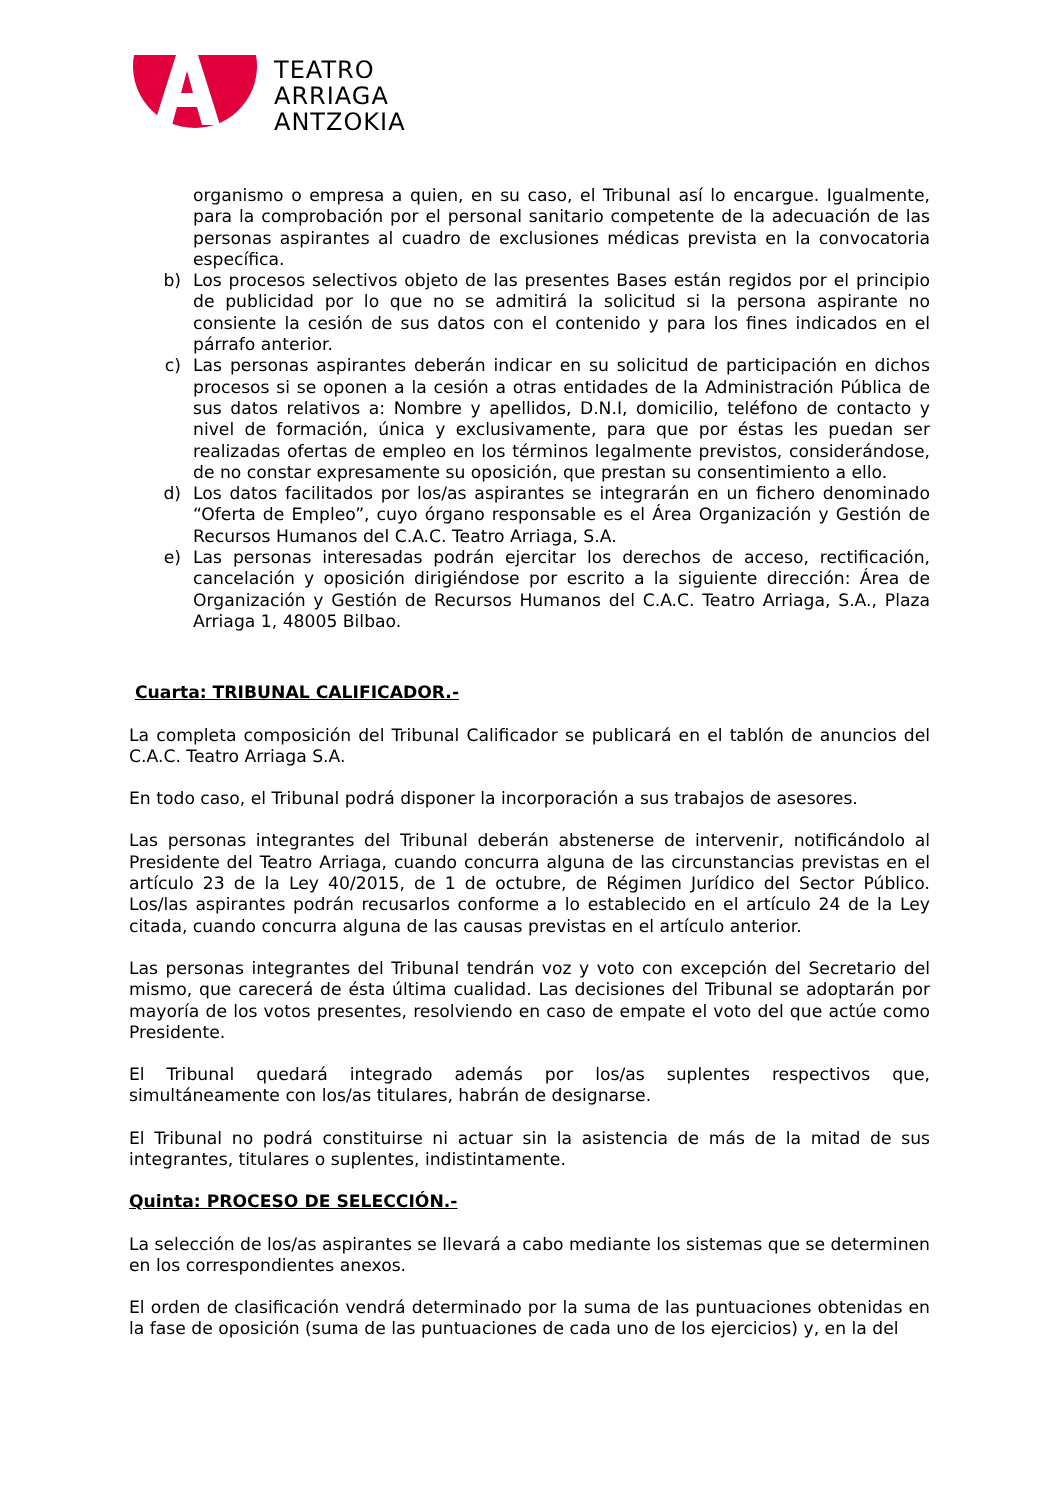TEATRO
ARRIAGA
ANTZOKIA
organismo o empresa a quien, en su caso, el Tribunal así lo encargue. Igualmente, para la comprobación por el personal sanitario competente de la adecuación de las personas aspirantes al cuadro de exclusiones médicas prevista en la convocatoria específica.
b) Los procesos selectivos objeto de las presentes Bases están regidos por el principio de publicidad por lo que no se admitirá la solicitud si la persona aspirante no consiente la cesión de sus datos con el contenido y para los fines indicados en el párrafo anterior.
c) Las personas aspirantes deberán indicar en su solicitud de participación en dichos procesos si se oponen a la cesión a otras entidades de la Administración Pública de sus datos relativos a: Nombre y apellidos, D.N.I, domicilio, teléfono de contacto y nivel de formación, única y exclusivamente, para que por éstas les puedan ser realizadas ofertas de empleo en los términos legalmente previstos, considerándose, de no constar expresamente su oposición, que prestan su consentimiento a ello.
d) Los datos facilitados por los/as aspirantes se integrarán en un fichero denominado “Oferta de Empleo”, cuyo órgano responsable es el Área Organización y Gestión de Recursos Humanos del C.A.C. Teatro Arriaga, S.A.
e) Las personas interesadas podrán ejercitar los derechos de acceso, rectificación, cancelación y oposición dirigiéndose por escrito a la siguiente dirección: Área de Organización y Gestión de Recursos Humanos del C.A.C. Teatro Arriaga, S.A., Plaza Arriaga 1, 48005 Bilbao.
Cuarta: TRIBUNAL CALIFICADOR.-
La completa composición del Tribunal Calificador se publicará en el tablón de anuncios del C.A.C. Teatro Arriaga S.A.
En todo caso, el Tribunal podrá disponer la incorporación a sus trabajos de asesores.
Las personas integrantes del Tribunal deberán abstenerse de intervenir, notificándolo al Presidente del Teatro Arriaga, cuando concurra alguna de las circunstancias previstas en el artículo 23 de la Ley 40/2015, de 1 de octubre, de Régimen Jurídico del Sector Público. Los/las aspirantes podrán recusarlos conforme a lo establecido en el artículo 24 de la Ley citada, cuando concurra alguna de las causas previstas en el artículo anterior.
Las personas integrantes del Tribunal tendrán voz y voto con excepción del Secretario del mismo, que carecerá de ésta última cualidad. Las decisiones del Tribunal se adoptarán por mayoría de los votos presentes, resolviendo en caso de empate el voto del que actúe como Presidente.
El Tribunal quedará integrado además por los/as suplentes respectivos que, simultáneamente con los/as titulares, habrán de designarse.
El Tribunal no podrá constituirse ni actuar sin la asistencia de más de la mitad de sus integrantes, titulares o suplentes, indistintamente.
Quinta: PROCESO DE SELECCIÓN.-
La selección de los/as aspirantes se llevará a cabo mediante los sistemas que se determinen en los correspondientes anexos.
El orden de clasificación vendrá determinado por la suma de las puntuaciones obtenidas en la fase de oposición (suma de las puntuaciones de cada uno de los ejercicios) y, en la del